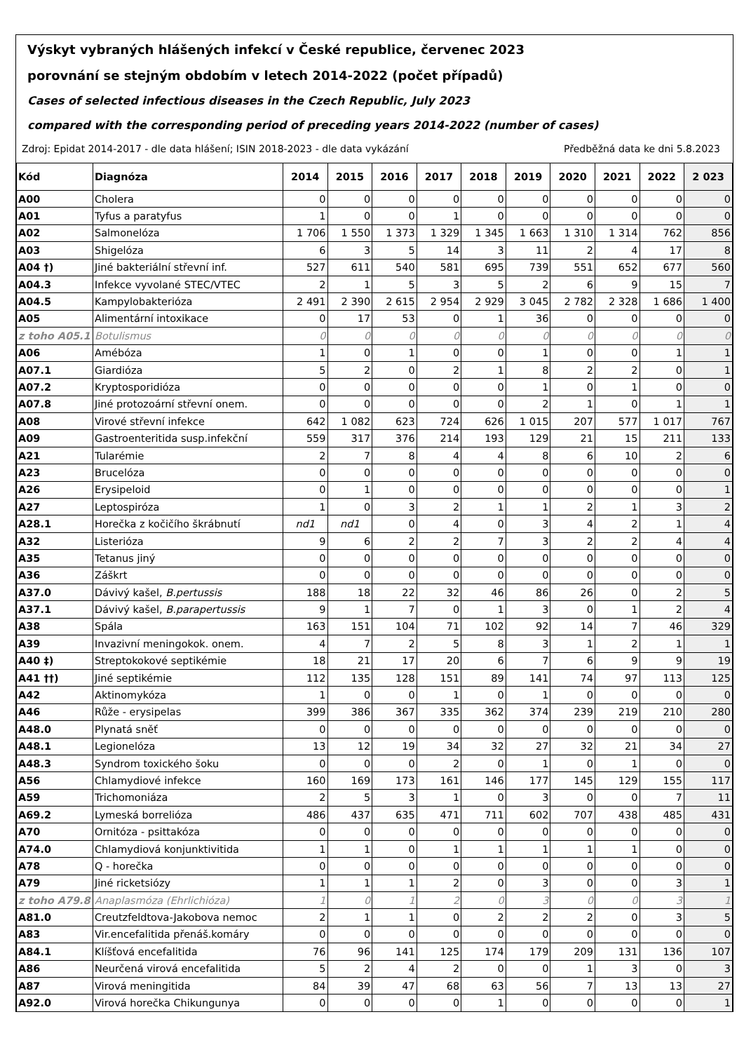Výskyt vybraných hlášených infekcí v České republice, červenec 2023
porovnání se stejným obdobím v letech 2014-2022 (počet případů)
Cases of selected infectious diseases in the Czech Republic, July 2023
compared with the corresponding period of preceding years 2014-2022 (number of cases)
Zdroj: Epidat 2014-2017 - dle data hlášení; ISIN 2018-2023 - dle data vykázání Předběžná data ke dni 5.8.2023
| Kód | Diagnóza | 2014 | 2015 | 2016 | 2017 | 2018 | 2019 | 2020 | 2021 | 2022 | 2 023 |
| --- | --- | --- | --- | --- | --- | --- | --- | --- | --- | --- | --- |
| A00 | Cholera | 0 | 0 | 0 | 0 | 0 | 0 | 0 | 0 | 0 | 0 |
| A01 | Tyfus a paratyfus | 1 | 0 | 0 | 1 | 0 | 0 | 0 | 0 | 0 | 0 |
| A02 | Salmonelóza | 1 706 | 1 550 | 1 373 | 1 329 | 1 345 | 1 663 | 1 310 | 1 314 | 762 | 856 |
| A03 | Shigelóza | 6 | 3 | 5 | 14 | 3 | 11 | 2 | 4 | 17 | 8 |
| A04 †) | Jiné bakteriální střevní inf. | 527 | 611 | 540 | 581 | 695 | 739 | 551 | 652 | 677 | 560 |
| A04.3 | Infekce vyvolané STEC/VTEC | 2 | 1 | 5 | 3 | 5 | 2 | 6 | 9 | 15 | 7 |
| A04.5 | Kampylobakterióza | 2 491 | 2 390 | 2 615 | 2 954 | 2 929 | 3 045 | 2 782 | 2 328 | 1 686 | 1 400 |
| A05 | Alimentární intoxikace | 0 | 17 | 53 | 0 | 1 | 36 | 0 | 0 | 0 | 0 |
| z toho A05.1 | Botulismus | 0 | 0 | 0 | 0 | 0 | 0 | 0 | 0 | 0 | 0 |
| A06 | Amébóza | 1 | 0 | 1 | 0 | 0 | 1 | 0 | 0 | 1 | 1 |
| A07.1 | Giardióza | 5 | 2 | 0 | 2 | 1 | 8 | 2 | 2 | 0 | 1 |
| A07.2 | Kryptosporidióza | 0 | 0 | 0 | 0 | 0 | 1 | 0 | 1 | 0 | 0 |
| A07.8 | Jiné protozoární střevní onem. | 0 | 0 | 0 | 0 | 0 | 2 | 1 | 0 | 1 | 1 |
| A08 | Virové střevní infekce | 642 | 1 082 | 623 | 724 | 626 | 1 015 | 207 | 577 | 1 017 | 767 |
| A09 | Gastroenteritida susp.infekční | 559 | 317 | 376 | 214 | 193 | 129 | 21 | 15 | 211 | 133 |
| A21 | Tularémie | 2 | 7 | 8 | 4 | 4 | 8 | 6 | 10 | 2 | 6 |
| A23 | Brucelóza | 0 | 0 | 0 | 0 | 0 | 0 | 0 | 0 | 0 | 0 |
| A26 | Erysipeloid | 0 | 1 | 0 | 0 | 0 | 0 | 0 | 0 | 0 | 1 |
| A27 | Leptospiróza | 1 | 0 | 3 | 2 | 1 | 1 | 2 | 1 | 3 | 2 |
| A28.1 | Horečka z kočičího škrábnutí | nd1 | nd1 | 0 | 4 | 0 | 3 | 4 | 2 | 1 | 4 |
| A32 | Listerióza | 9 | 6 | 2 | 2 | 7 | 3 | 2 | 2 | 4 | 4 |
| A35 | Tetanus jiný | 0 | 0 | 0 | 0 | 0 | 0 | 0 | 0 | 0 | 0 |
| A36 | Záškrt | 0 | 0 | 0 | 0 | 0 | 0 | 0 | 0 | 0 | 0 |
| A37.0 | Dávivý kašel, B.pertussis | 188 | 18 | 22 | 32 | 46 | 86 | 26 | 0 | 2 | 5 |
| A37.1 | Dávivý kašel, B.parapertussis | 9 | 1 | 7 | 0 | 1 | 3 | 0 | 1 | 2 | 4 |
| A38 | Spála | 163 | 151 | 104 | 71 | 102 | 92 | 14 | 7 | 46 | 329 |
| A39 | Invazivní meningokok. onem. | 4 | 7 | 2 | 5 | 8 | 3 | 1 | 2 | 1 | 1 |
| A40 ‡) | Streptokokové septikémie | 18 | 21 | 17 | 20 | 6 | 7 | 6 | 9 | 9 | 19 |
| A41 ††) | Jiné septikémie | 112 | 135 | 128 | 151 | 89 | 141 | 74 | 97 | 113 | 125 |
| A42 | Aktinomykóza | 1 | 0 | 0 | 1 | 0 | 1 | 0 | 0 | 0 | 0 |
| A46 | Růže - erysipelas | 399 | 386 | 367 | 335 | 362 | 374 | 239 | 219 | 210 | 280 |
| A48.0 | Plynatá sněť | 0 | 0 | 0 | 0 | 0 | 0 | 0 | 0 | 0 | 0 |
| A48.1 | Legionelóza | 13 | 12 | 19 | 34 | 32 | 27 | 32 | 21 | 34 | 27 |
| A48.3 | Syndrom toxického šoku | 0 | 0 | 0 | 2 | 0 | 1 | 0 | 1 | 0 | 0 |
| A56 | Chlamydiové infekce | 160 | 169 | 173 | 161 | 146 | 177 | 145 | 129 | 155 | 117 |
| A59 | Trichomoniáza | 2 | 5 | 3 | 1 | 0 | 3 | 0 | 0 | 7 | 11 |
| A69.2 | Lymeská borrelióza | 486 | 437 | 635 | 471 | 711 | 602 | 707 | 438 | 485 | 431 |
| A70 | Ornitóza - psittakóza | 0 | 0 | 0 | 0 | 0 | 0 | 0 | 0 | 0 | 0 |
| A74.0 | Chlamydiová konjunktivitida | 1 | 1 | 0 | 1 | 1 | 1 | 1 | 1 | 0 | 0 |
| A78 | Q - horečka | 0 | 0 | 0 | 0 | 0 | 0 | 0 | 0 | 0 | 0 |
| A79 | Jiné ricketsiózy | 1 | 1 | 1 | 2 | 0 | 3 | 0 | 0 | 3 | 1 |
| z toho A79.8 | Anaplasmóza (Ehrlichióza) | 1 | 0 | 1 | 2 | 0 | 3 | 0 | 0 | 3 | 1 |
| A81.0 | Creutzfeldtova-Jakobova nemoc | 2 | 1 | 1 | 0 | 2 | 2 | 2 | 0 | 3 | 5 |
| A83 | Vir.encefalitida přenáš.komáry | 0 | 0 | 0 | 0 | 0 | 0 | 0 | 0 | 0 | 0 |
| A84.1 | Klíšťová encefalitida | 76 | 96 | 141 | 125 | 174 | 179 | 209 | 131 | 136 | 107 |
| A86 | Neurčená virová encefalitida | 5 | 2 | 4 | 2 | 0 | 0 | 1 | 3 | 0 | 3 |
| A87 | Virová meningitida | 84 | 39 | 47 | 68 | 63 | 56 | 7 | 13 | 13 | 27 |
| A92.0 | Virová horečka Chikungunya | 0 | 0 | 0 | 0 | 1 | 0 | 0 | 0 | 0 | 1 |